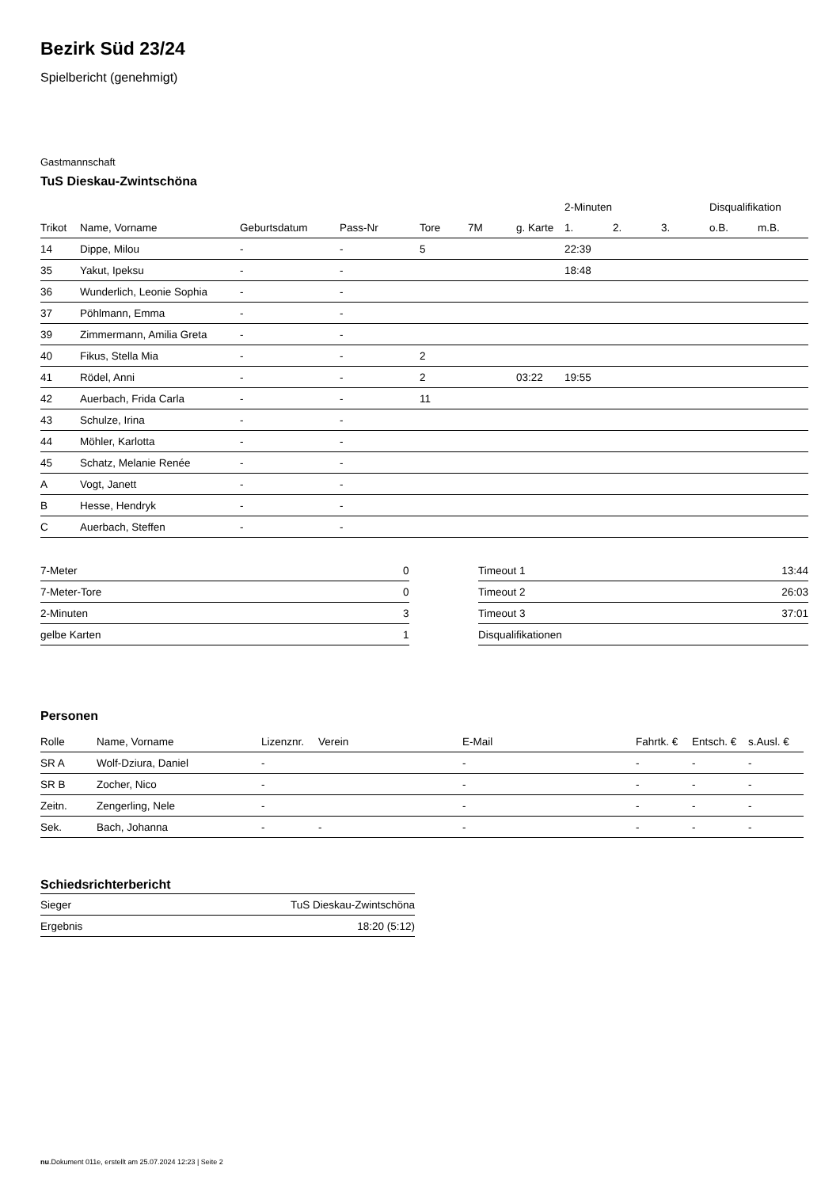Bezirk Süd 23/24
Spielbericht (genehmigt)
Gastmannschaft
TuS Dieskau-Zwintschöna
| | | | | | | | 2-Minuten | | | Disqualifikation | |
| --- | --- | --- | --- | --- | --- | --- | --- | --- | --- | --- | --- |
| Trikot | Name, Vorname | Geburtsdatum | Pass-Nr | Tore | 7M | g. Karte | 1. | 2. | 3. | o.B. | m.B. |
| 14 | Dippe, Milou | - | - | 5 | | | 22:39 | | | | |
| 35 | Yakut, Ipeksu | - | - | | | | 18:48 | | | | |
| 36 | Wunderlich, Leonie Sophia | - | - | | | | | | | | |
| 37 | Pöhlmann, Emma | - | - | | | | | | | | |
| 39 | Zimmermann, Amilia Greta | - | - | | | | | | | | |
| 40 | Fikus, Stella Mia | - | - | 2 | | | | | | | |
| 41 | Rödel, Anni | - | - | 2 | | 03:22 | 19:55 | | | | |
| 42 | Auerbach, Frida Carla | - | - | 11 | | | | | | | |
| 43 | Schulze, Irina | - | - | | | | | | | | |
| 44 | Möhler, Karlotta | - | - | | | | | | | | |
| 45 | Schatz, Melanie Renée | - | - | | | | | | | | |
| A | Vogt, Janett | - | - | | | | | | | | |
| B | Hesse, Hendryk | - | - | | | | | | | | |
| C | Auerbach, Steffen | - | - | | | | | | | | |
| 7-Meter | 0 |
| 7-Meter-Tore | 0 |
| 2-Minuten | 3 |
| gelbe Karten | 1 |
| Timeout 1 | 13:44 |
| Timeout 2 | 26:03 |
| Timeout 3 | 37:01 |
| Disqualifikationen | |
Personen
| Rolle | Name, Vorname | Lizenznr. | Verein | E-Mail | Fahrtk. € | Entsch. € | s.Ausl. € |
| --- | --- | --- | --- | --- | --- | --- | --- |
| SR A | Wolf-Dziura, Daniel | - | | - | - | - | - |
| SR B | Zocher, Nico | - | | - | - | - | - |
| Zeitn. | Zengerling, Nele | - | | - | - | - | - |
| Sek. | Bach, Johanna | - | - | - | - | - | - |
Schiedsrichterbericht
| Sieger | TuS Dieskau-Zwintschöna |
| Ergebnis | 18:20 (5:12) |
nu.Dokument 011e, erstellt am 25.07.2024 12:23 | Seite 2